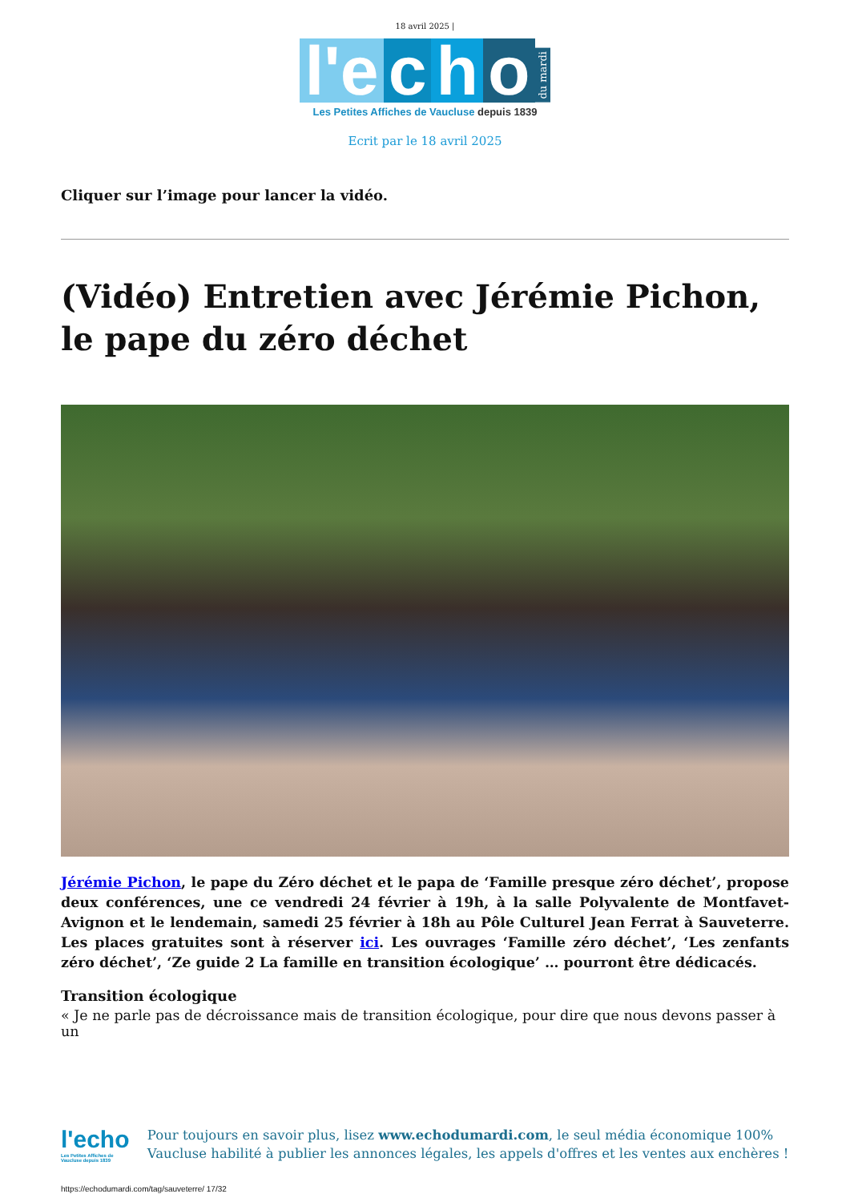18 avril 2025 |
l'e c h o du mardi
Les Petites Affiches de Vaucluse depuis 1839
Ecrit par le 18 avril 2025
Cliquer sur l’image pour lancer la vidéo.
(Vidéo) Entretien avec Jérémie Pichon, le pape du zéro déchet
Jérémie Pichon, le pape du Zéro déchet et le papa de ‘Famille presque zéro déchet’, propose deux conférences, une ce vendredi 24 février à 19h, à la salle Polyvalente de Montfavet-Avignon et le lendemain, samedi 25 février à 18h au Pôle Culturel Jean Ferrat à Sauveterre. Les places gratuites sont à réserver ici. Les ouvrages ‘Famille zéro déchet’, ‘Les zenfants zéro déchet’, ‘Ze guide 2 La famille en transition écologique’ … pourront être dédicacés.
Transition écologique
« Je ne parle pas de décroissance mais de transition écologique, pour dire que nous devons passer à un
l'echo
Les Petites Affiches de Vaucluse depuis 1839
Pour toujours en savoir plus, lisez www.echodumardi.com, le seul média économique 100% Vaucluse habilité à publier les annonces légales, les appels d'offres et les ventes aux enchères !
https://echodumardi.com/tag/sauveterre/ 17/32